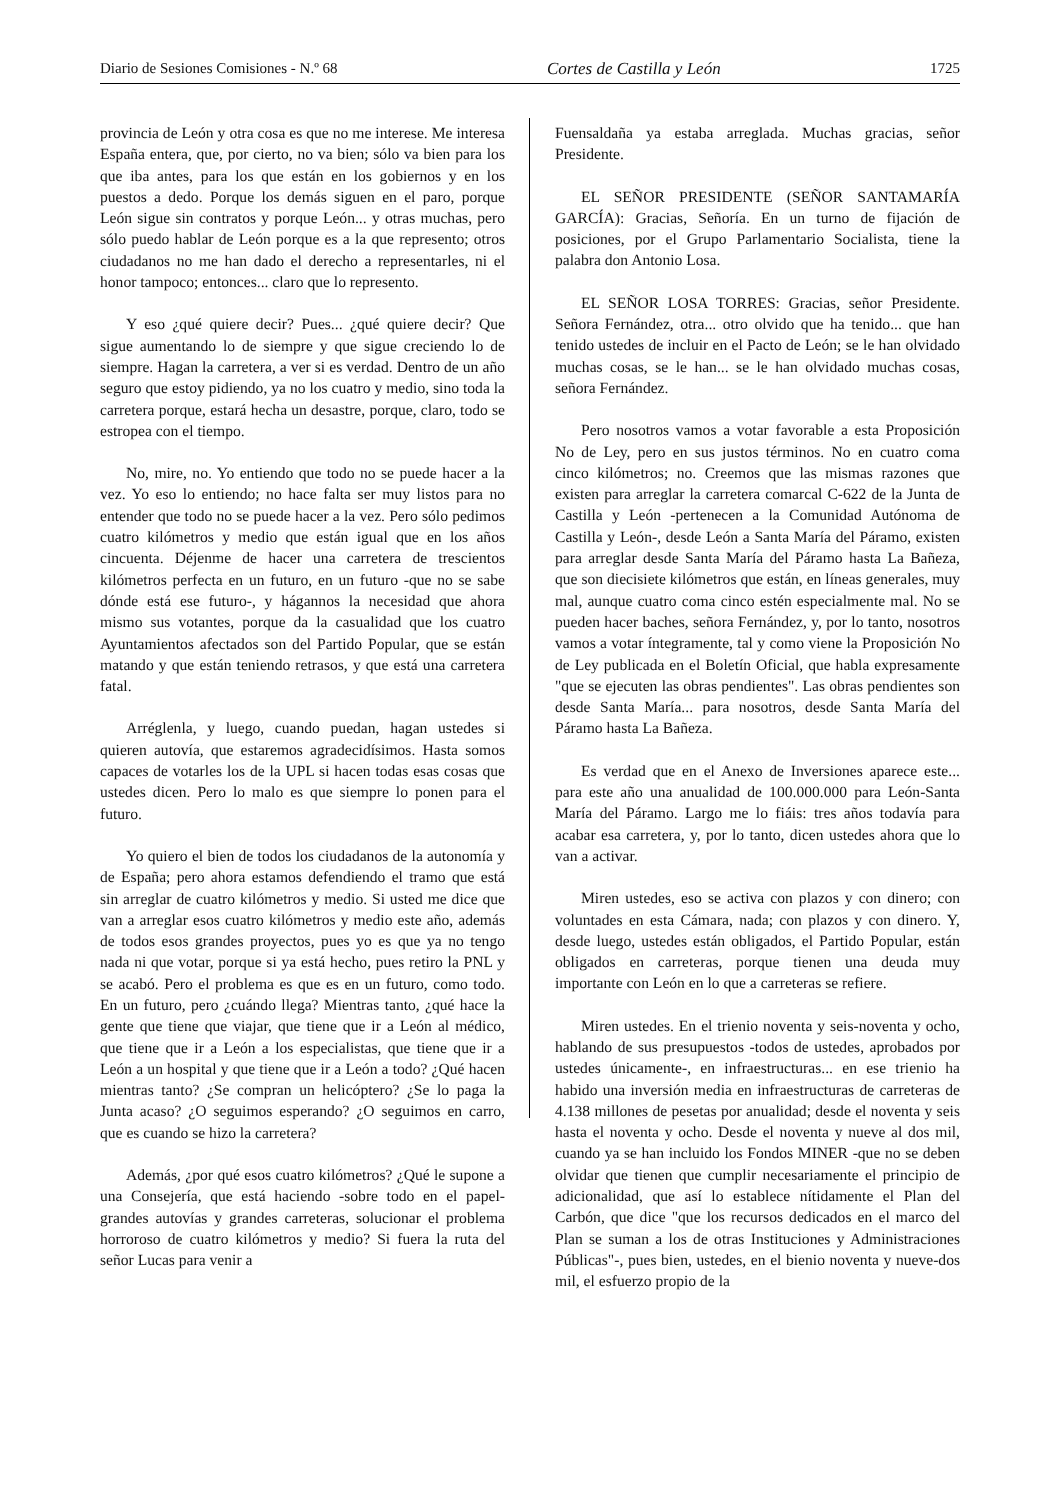Diario de Sesiones Comisiones - N.º 68 Cortes de Castilla y León 1725
provincia de León y otra cosa es que no me interese. Me interesa España entera, que, por cierto, no va bien; sólo va bien para los que iba antes, para los que están en los gobiernos y en los puestos a dedo. Porque los demás siguen en el paro, porque León sigue sin contratos y porque León... y otras muchas, pero sólo puedo hablar de León porque es a la que represento; otros ciudadanos no me han dado el derecho a representarles, ni el honor tampoco; entonces... claro que lo represento.
Y eso ¿qué quiere decir? Pues... ¿qué quiere decir? Que sigue aumentando lo de siempre y que sigue creciendo lo de siempre. Hagan la carretera, a ver si es verdad. Dentro de un año seguro que estoy pidiendo, ya no los cuatro y medio, sino toda la carretera porque, estará hecha un desastre, porque, claro, todo se estropea con el tiempo.
No, mire, no. Yo entiendo que todo no se puede hacer a la vez. Yo eso lo entiendo; no hace falta ser muy listos para no entender que todo no se puede hacer a la vez. Pero sólo pedimos cuatro kilómetros y medio que están igual que en los años cincuenta. Déjenme de hacer una carretera de trescientos kilómetros perfecta en un futuro, en un futuro -que no se sabe dónde está ese futuro-, y hágannos la necesidad que ahora mismo sus votantes, porque da la casualidad que los cuatro Ayuntamientos afectados son del Partido Popular, que se están matando y que están teniendo retrasos, y que está una carretera fatal.
Arréglenla, y luego, cuando puedan, hagan ustedes si quieren autovía, que estaremos agradecidísimos. Hasta somos capaces de votarles los de la UPL si hacen todas esas cosas que ustedes dicen. Pero lo malo es que siempre lo ponen para el futuro.
Yo quiero el bien de todos los ciudadanos de la autonomía y de España; pero ahora estamos defendiendo el tramo que está sin arreglar de cuatro kilómetros y medio. Si usted me dice que van a arreglar esos cuatro kilómetros y medio este año, además de todos esos grandes proyectos, pues yo es que ya no tengo nada ni que votar, porque si ya está hecho, pues retiro la PNL y se acabó. Pero el problema es que es en un futuro, como todo. En un futuro, pero ¿cuándo llega? Mientras tanto, ¿qué hace la gente que tiene que viajar, que tiene que ir a León al médico, que tiene que ir a León a los especialistas, que tiene que ir a León a un hospital y que tiene que ir a León a todo? ¿Qué hacen mientras tanto? ¿Se compran un helicóptero? ¿Se lo paga la Junta acaso? ¿O seguimos esperando? ¿O seguimos en carro, que es cuando se hizo la carretera?
Además, ¿por qué esos cuatro kilómetros? ¿Qué le supone a una Consejería, que está haciendo -sobre todo en el papel- grandes autovías y grandes carreteras, solucionar el problema horroroso de cuatro kilómetros y medio? Si fuera la ruta del señor Lucas para venir a
Fuensaldaña ya estaba arreglada. Muchas gracias, señor Presidente.
EL SEÑOR PRESIDENTE (SEÑOR SANTAMARÍA GARCÍA): Gracias, Señoría. En un turno de fijación de posiciones, por el Grupo Parlamentario Socialista, tiene la palabra don Antonio Losa.
EL SEÑOR LOSA TORRES: Gracias, señor Presidente. Señora Fernández, otra... otro olvido que ha tenido... que han tenido ustedes de incluir en el Pacto de León; se le han olvidado muchas cosas, se le han... se le han olvidado muchas cosas, señora Fernández.
Pero nosotros vamos a votar favorable a esta Proposición No de Ley, pero en sus justos términos. No en cuatro coma cinco kilómetros; no. Creemos que las mismas razones que existen para arreglar la carretera comarcal C-622 de la Junta de Castilla y León -pertenecen a la Comunidad Autónoma de Castilla y León-, desde León a Santa María del Páramo, existen para arreglar desde Santa María del Páramo hasta La Bañeza, que son diecisiete kilómetros que están, en líneas generales, muy mal, aunque cuatro coma cinco estén especialmente mal. No se pueden hacer baches, señora Fernández, y, por lo tanto, nosotros vamos a votar íntegramente, tal y como viene la Proposición No de Ley publicada en el Boletín Oficial, que habla expresamente "que se ejecuten las obras pendientes". Las obras pendientes son desde Santa María... para nosotros, desde Santa María del Páramo hasta La Bañeza.
Es verdad que en el Anexo de Inversiones aparece este... para este año una anualidad de 100.000.000 para León-Santa María del Páramo. Largo me lo fiáis: tres años todavía para acabar esa carretera, y, por lo tanto, dicen ustedes ahora que lo van a activar.
Miren ustedes, eso se activa con plazos y con dinero; con voluntades en esta Cámara, nada; con plazos y con dinero. Y, desde luego, ustedes están obligados, el Partido Popular, están obligados en carreteras, porque tienen una deuda muy importante con León en lo que a carreteras se refiere.
Miren ustedes. En el trienio noventa y seis-noventa y ocho, hablando de sus presupuestos -todos de ustedes, aprobados por ustedes únicamente-, en infraestructuras... en ese trienio ha habido una inversión media en infraestructuras de carreteras de 4.138 millones de pesetas por anualidad; desde el noventa y seis hasta el noventa y ocho. Desde el noventa y nueve al dos mil, cuando ya se han incluido los Fondos MINER -que no se deben olvidar que tienen que cumplir necesariamente el principio de adicionalidad, que así lo establece nítidamente el Plan del Carbón, que dice "que los recursos dedicados en el marco del Plan se suman a los de otras Instituciones y Administraciones Públicas"-, pues bien, ustedes, en el bienio noventa y nueve-dos mil, el esfuerzo propio de la